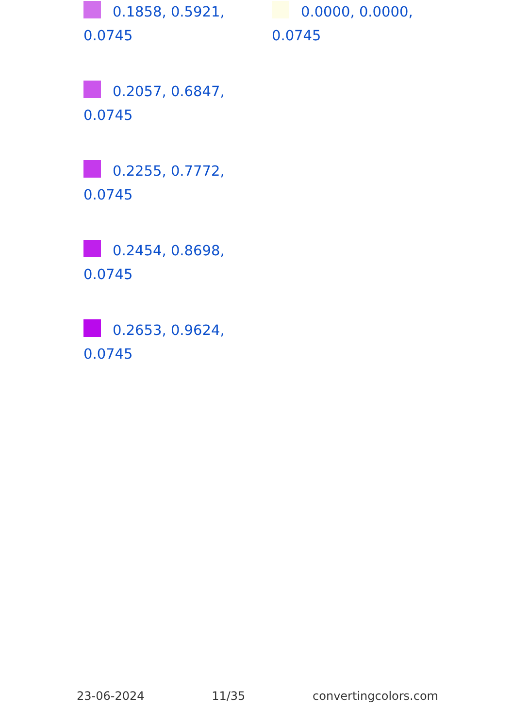0.1858, 0.5921, 0.0745
0.2057, 0.6847, 0.0745
0.2255, 0.7772, 0.0745
0.2454, 0.8698, 0.0745
0.2653, 0.9624, 0.0745
0.0000, 0.0000, 0.0745
23-06-2024 11/35 convertingcolors.com